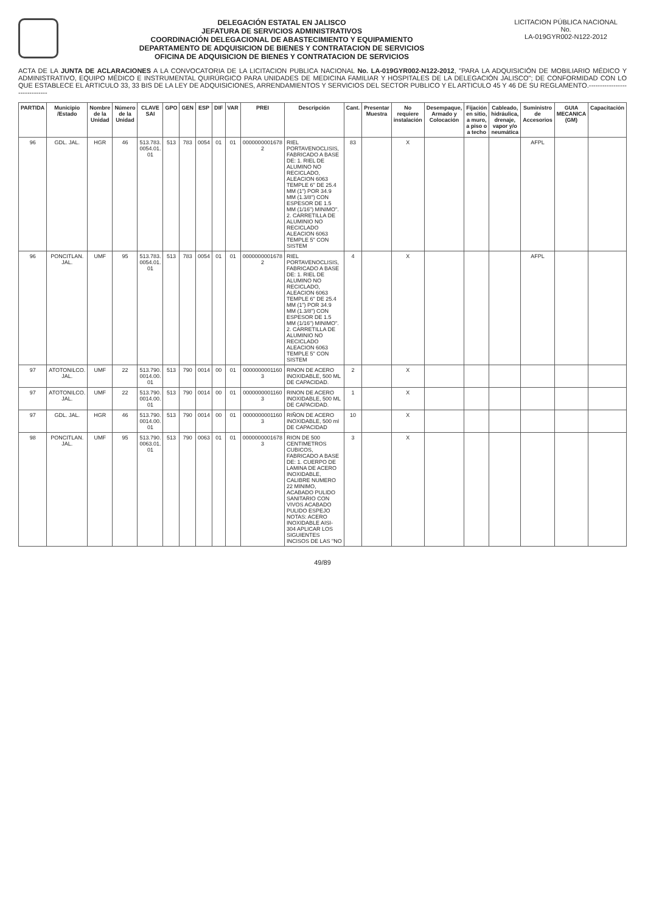DELEGACIÓN ESTATAL EN JALISCO
JEFATURA DE SERVICIOS ADMINISTRATIVOS
COORDINACIÓN DELEGACIONAL DE ABASTECIMIENTO Y EQUIPAMIENTO
DEPARTAMENTO DE ADQUISICION DE BIENES Y CONTRATACION DE SERVICIOS
OFICINA DE ADQUISICION DE BIENES Y CONTRATACION DE SERVICIOS
LICITACION PÚBLICA NACIONAL
No.
LA-019GYR002-N122-2012
ACTA DE LA JUNTA DE ACLARACIONES A LA CONVOCATORIA DE LA LICITACION PUBLICA NACIONAL No. LA-019GYR002-N122-2012, "PARA LA ADQUISICIÓN DE MOBILIARIO MÉDICO Y ADMINISTRATIVO, EQUIPO MÉDICO E INSTRUMENTAL QUIRÚRGICO PARA UNIDADES DE MEDICINA FAMILIAR Y HOSPITALES DE LA DELEGACIÓN JALISCO"; DE CONFORMIDAD CON LO QUE ESTABLECE EL ARTICULO 33, 33 BIS DE LA LEY DE ADQUISICIONES, ARRENDAMIENTOS Y SERVICIOS DEL SECTOR PUBLICO Y EL ARTICULO 45 Y 46 DE SU REGLAMENTO.------------------------------
| PARTIDA | Municipio /Estado | Nombre de la Unidad | Número de la Unidad | CLAVE SAI | GPO | GEN | ESP | DIF | VAR | PREI | Descripción | Cant. | Presentar Muestra | No requiere instalación | Desempaque, Armado y Colocación | Fijación en sitio, a muro, a piso o a techo | Cableado, hidráulica, drenaje, vapor y/o neumática | Suministro de Accesorios | GUIA MECANICA (GM) | Capacitación |
| --- | --- | --- | --- | --- | --- | --- | --- | --- | --- | --- | --- | --- | --- | --- | --- | --- | --- | --- | --- | --- |
| 96 | GDL. JAL. | HGR | 46 | 513.783. 0054.01. 01 | 513 | 783 | 0054 | 01 | 01 | 0000000001678 2 | RIEL PORTAVENOCLISIS, FABRICADO A BASE DE: 1. RIEL DE ALUMINO NO RECICLADO, ALEACION 6063 TEMPLE 6" DE 25.4 MM (1") POR 34.9 MM (1.3/8") CON ESPESOR DE 1.5 MM (1/16") MINIMO". 2. CARRETILLA DE ALUMINIO NO RECICLADO ALEACION 6063 TEMPLE 5" CON SISTEM | 83 | | X | | | | AFPL | | |
| 96 | PONCITLAN. JAL. | UMF | 95 | 513.783. 0054.01. 01 | 513 | 783 | 0054 | 01 | 01 | 0000000001678 2 | RIEL PORTAVENOCLISIS, FABRICADO A BASE DE: 1. RIEL DE ALUMINO NO RECICLADO, ALEACION 6063 TEMPLE 6" DE 25.4 MM (1") POR 34.9 MM (1.3/8") CON ESPESOR DE 1.5 MM (1/16") MINIMO". 2. CARRETILLA DE ALUMINIO NO RECICLADO ALEACION 6063 TEMPLE 5" CON SISTEM | 4 | | X | | | | AFPL | | |
| 97 | ATOTONILCO. JAL. | UMF | 22 | 513.790. 0014.00. 01 | 513 | 790 | 0014 | 00 | 01 | 0000000001160 3 | RINON DE ACERO INOXIDABLE, 500 ML DE CAPACIDAD. | 2 | | X | | | | | | |
| 97 | ATOTONILCO. JAL. | UMF | 22 | 513.790. 0014.00. 01 | 513 | 790 | 0014 | 00 | 01 | 0000000001160 3 | RINON DE ACERO INOXIDABLE, 500 ML DE CAPACIDAD. | 1 | | X | | | | | | |
| 97 | GDL. JAL. | HGR | 46 | 513.790. 0014.00. 01 | 513 | 790 | 0014 | 00 | 01 | 0000000001160 3 | RIÑON DE ACERO INOXIDABLE, 500 ml DE CAPACIDAD | 10 | | X | | | | | | |
| 98 | PONCITLAN. JAL. | UMF | 95 | 513.790. 0063.01. 01 | 513 | 790 | 0063 | 01 | 01 | 0000000001678 3 | RION DE 500 CENTIMETROS CUBICOS, FABRICADO A BASE DE: 1. CUERPO DE LAMINA DE ACERO INOXIDABLE, CALIBRE NUMERO 22 MINIMO, ACABADO PULIDO SANITARIO CON VIVOS ACABADO PULIDO ESPEJO NOTAS: ACERO INOXIDABLE AISI-304 APLICAR LOS SIGUIENTES INCISOS DE LAS "NO | 3 | | X | | | | | | |
49/89